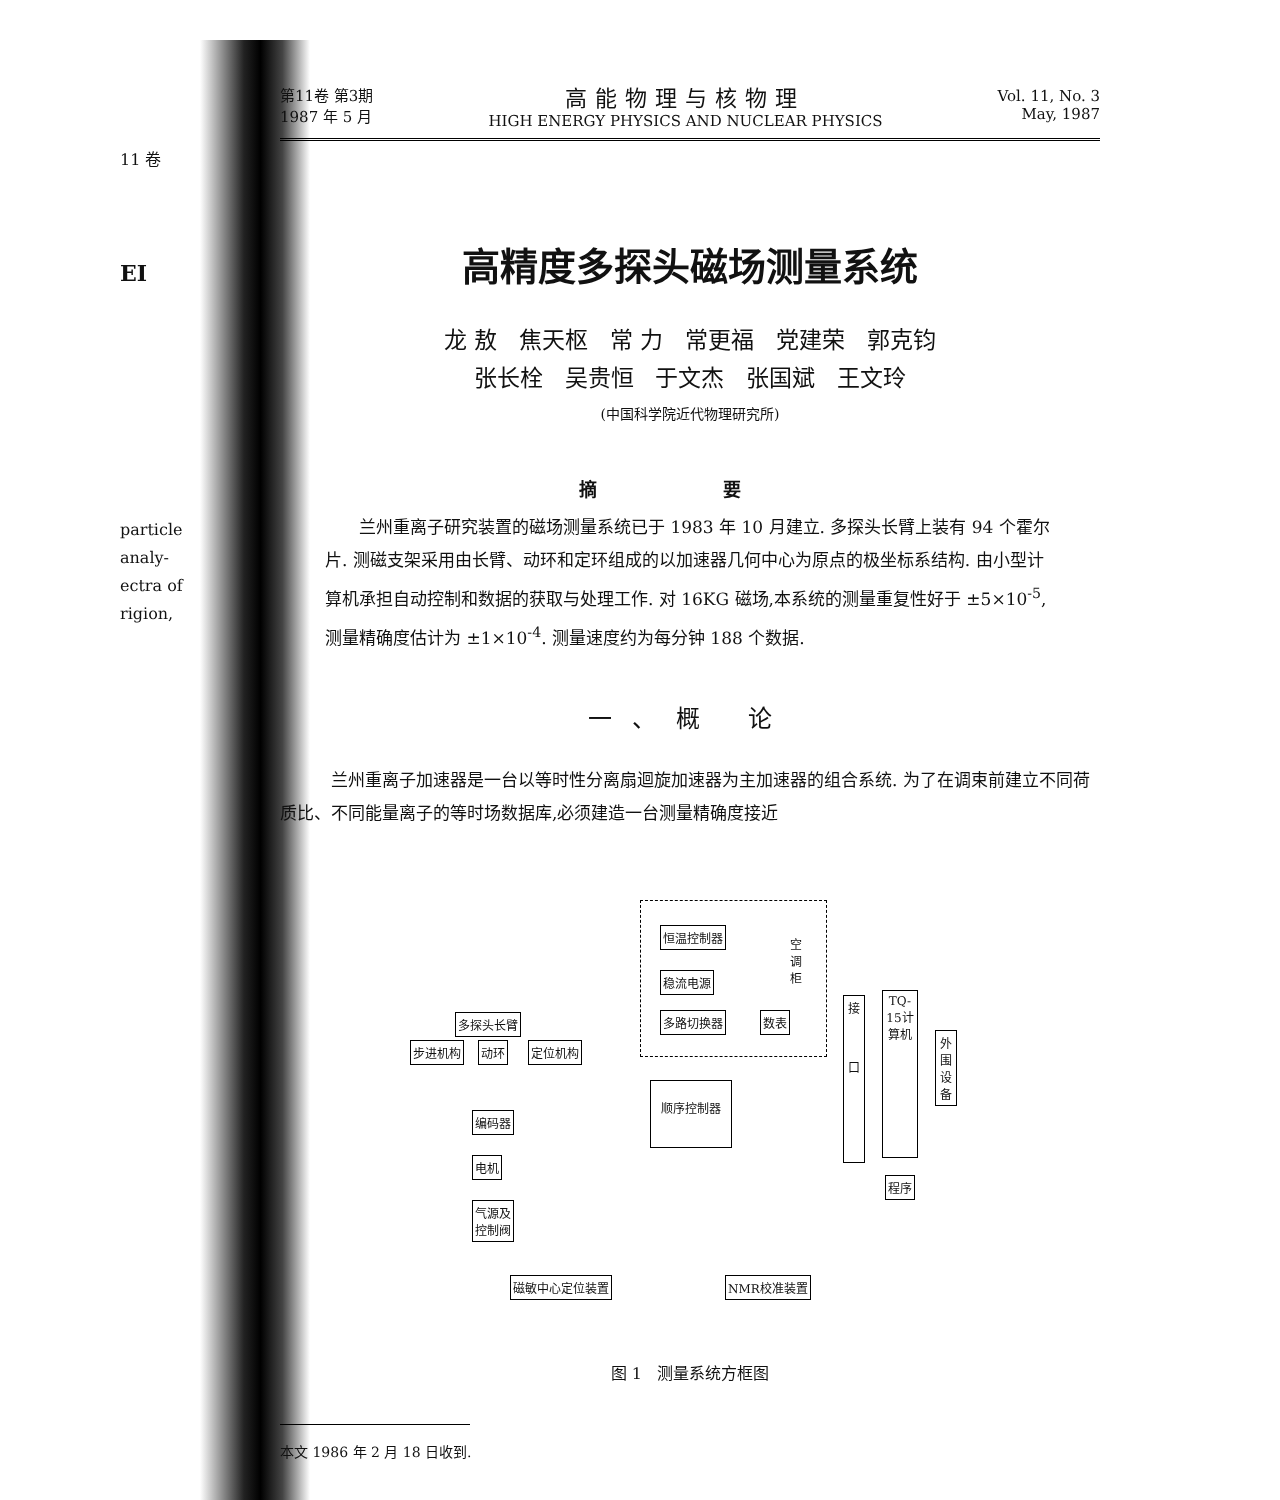11 卷
EI
particle
analy-
ectra of
rigion,
第11卷 第3期
1987 年 5 月
高能物理与核物理
HIGH ENERGY PHYSICS AND NUCLEAR PHYSICS
Vol. 11, No. 3
May, 1987
高精度多探头磁场测量系统
龙 敖 焦天枢 常 力 常更福 党建荣 郭克钧
张长栓 吴贵恒 于文杰 张国斌 王文玲
(中国科学院近代物理研究所)
摘 要
兰州重离子研究装置的磁场测量系统已于 1983 年 10 月建立. 多探头长臂上装有 94 个霍尔片. 测磁支架采用由长臂、动环和定环组成的以加速器几何中心为原点的极坐标系结构. 由小型计算机承担自动控制和数据的获取与处理工作. 对 16KG 磁场,本系统的测量重复性好于 ±5×10<sup>-5</sup>, 测量精确度估计为 ±1×10<sup>-4</sup>. 测量速度约为每分钟 188 个数据.
一、概 论
兰州重离子加速器是一台以等时性分离扇迴旋加速器为主加速器的组合系统. 为了在调束前建立不同荷质比、不同能量离子的等时场数据库,必须建造一台测量精确度接近
恒温控制器
稳流电源
多路切换器 数表
空调柜
多探头长臂
步进机构 动环 定位机构
编码器
电机
气源及
控制阀
顺序控制器
接
口
TQ-15计算机
外围设备
程序
磁敏中心定位装置 NMR校准装置
图 1 测量系统方框图
本文 1986 年 2 月 18 日收到.